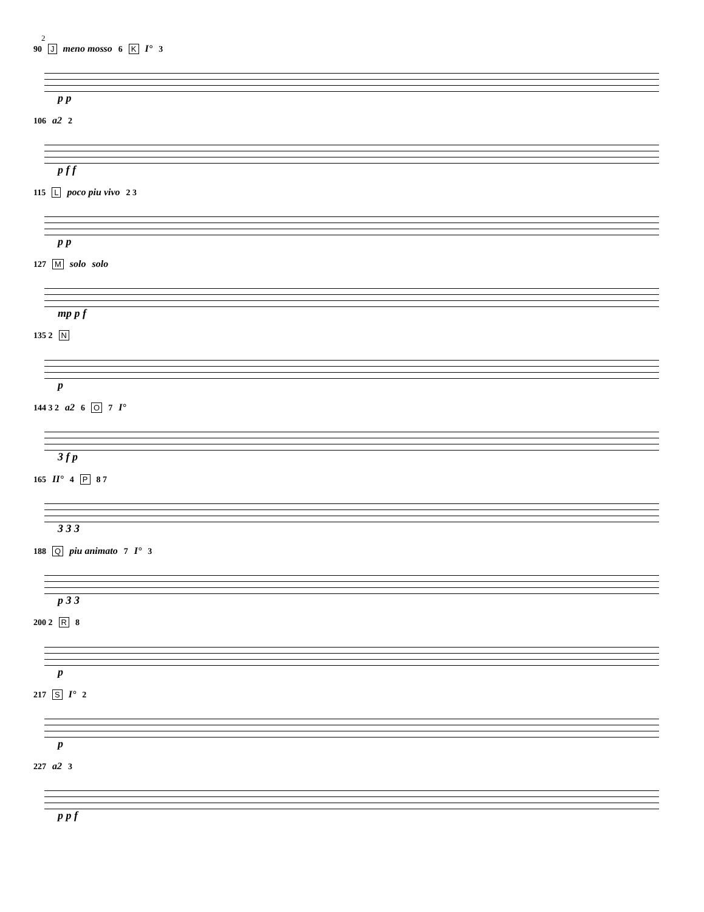2
90 J meno mosso 6 K I° 3
p p
106 a2 2
p f f
115 L poco piu vivo 2 3
p p
127 M solo solo
mp p f
135 2 N
p
144 3 2 a2 6 O 7 I°
3 f p
165 II° 4 P 8 7
3 3 3
188 Q piu animato 7 I° 3
p 3 3
200 2 R 8
p
217 S I° 2
p
227 a2 3
p p f